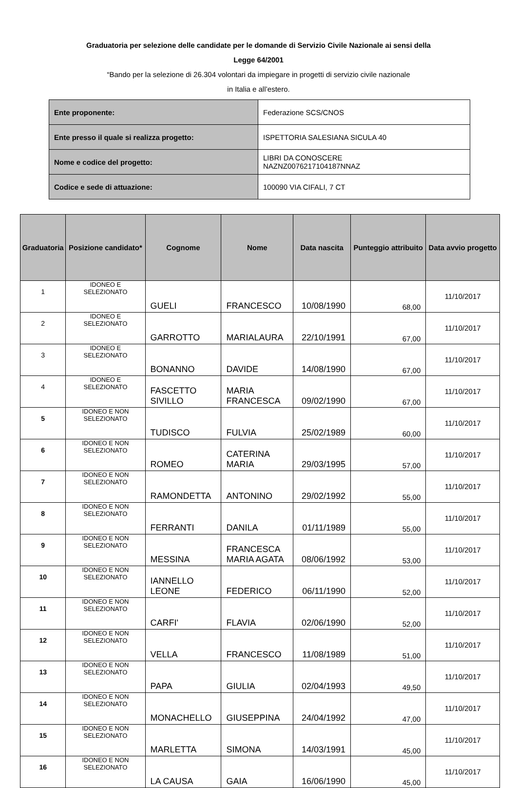Graduatoria per selezione delle candidate per le domande di Servizio Civile Nazionale ai sensi della
Legge 64/2001
“Bando per la selezione di 26.304 volontari da impiegare in progetti di servizio civile nazionale
in Italia e all’estero.
| Ente proponente: | Federazione SCS/CNOS |
| Ente presso il quale si realizza progetto: | ISPETTORIA SALESIANA SICULA 40 |
| Nome e codice del progetto: | LIBRI DA CONOSCERE NAZNZ0076217104187NNAZ |
| Codice e sede di attuazione: | 100090 VIA CIFALI, 7 CT |
| Graduatoria | Posizione candidato* | Cognome | Nome | Data nascita | Punteggio attribuito | Data avvio progetto |
| --- | --- | --- | --- | --- | --- | --- |
| 1 | IDONEO E SELEZIONATO | GUELI | FRANCESCO | 10/08/1990 | 68,00 | 11/10/2017 |
| 2 | IDONEO E SELEZIONATO | GARROTTO | MARIALAURA | 22/10/1991 | 67,00 | 11/10/2017 |
| 3 | IDONEO E SELEZIONATO | BONANNO | DAVIDE | 14/08/1990 | 67,00 | 11/10/2017 |
| 4 | IDONEO E SELEZIONATO | FASCETTO SIVILLO | MARIA FRANCESCA | 09/02/1990 | 67,00 | 11/10/2017 |
| 5 | IDONEO E NON SELEZIONATO | TUDISCO | FULVIA | 25/02/1989 | 60,00 | 11/10/2017 |
| 6 | IDONEO E NON SELEZIONATO | ROMEO | CATERINA MARIA | 29/03/1995 | 57,00 | 11/10/2017 |
| 7 | IDONEO E NON SELEZIONATO | RAMONDETTA | ANTONINO | 29/02/1992 | 55,00 | 11/10/2017 |
| 8 | IDONEO E NON SELEZIONATO | FERRANTI | DANILA | 01/11/1989 | 55,00 | 11/10/2017 |
| 9 | IDONEO E NON SELEZIONATO | MESSINA | FRANCESCA MARIA AGATA | 08/06/1992 | 53,00 | 11/10/2017 |
| 10 | IDONEO E NON SELEZIONATO | IANNELLO LEONE | FEDERICO | 06/11/1990 | 52,00 | 11/10/2017 |
| 11 | IDONEO E NON SELEZIONATO | CARFI' | FLAVIA | 02/06/1990 | 52,00 | 11/10/2017 |
| 12 | IDONEO E NON SELEZIONATO | VELLA | FRANCESCO | 11/08/1989 | 51,00 | 11/10/2017 |
| 13 | IDONEO E NON SELEZIONATO | PAPA | GIULIA | 02/04/1993 | 49,50 | 11/10/2017 |
| 14 | IDONEO E NON SELEZIONATO | MONACHELLO | GIUSEPPINA | 24/04/1992 | 47,00 | 11/10/2017 |
| 15 | IDONEO E NON SELEZIONATO | MARLETTA | SIMONA | 14/03/1991 | 45,00 | 11/10/2017 |
| 16 | IDONEO E NON SELEZIONATO | LA CAUSA | GAIA | 16/06/1990 | 45,00 | 11/10/2017 |